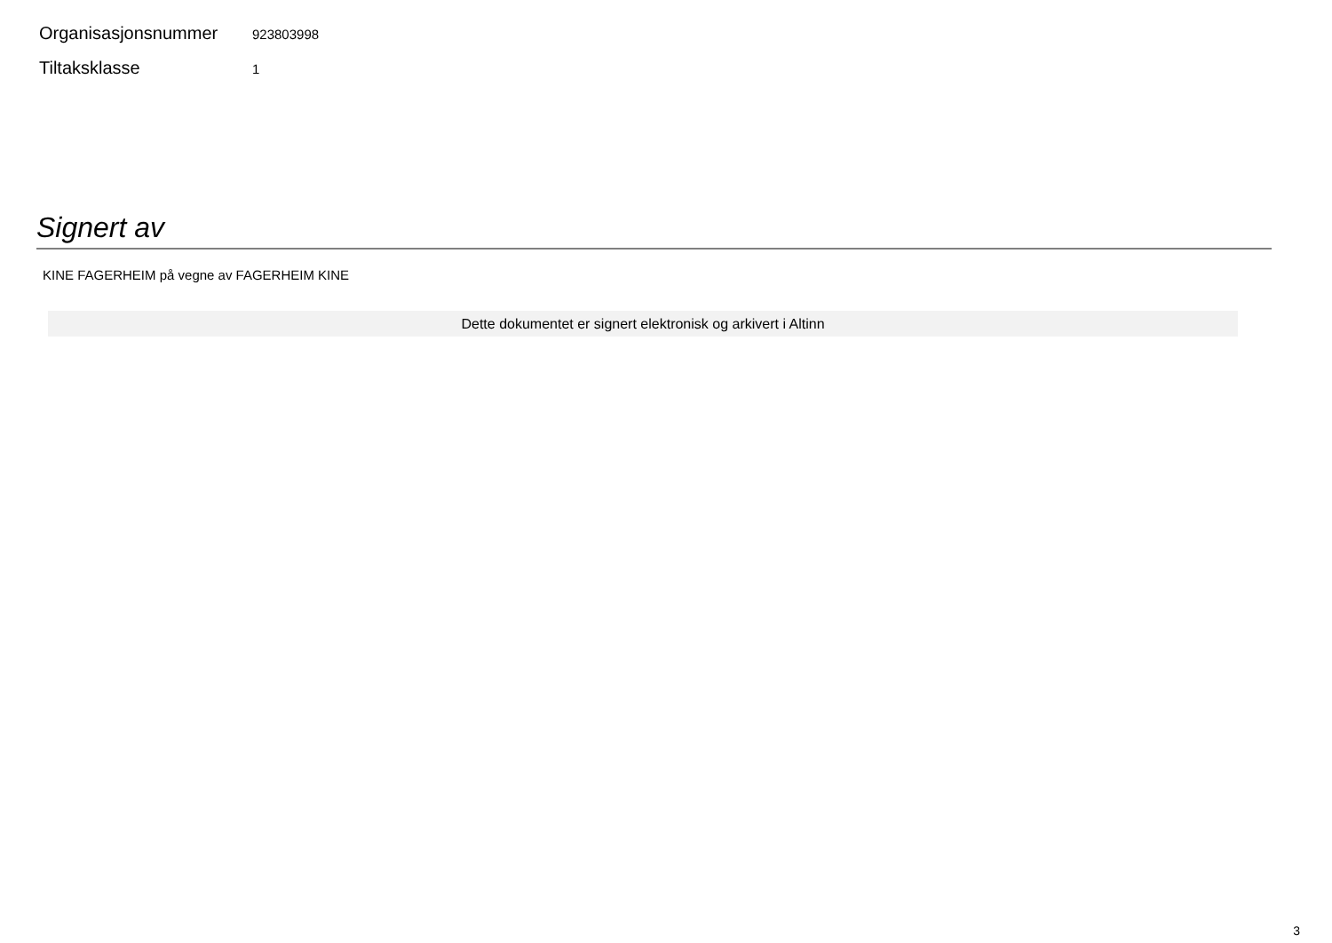Organisasjonsnummer
923803998
Tiltaksklasse
1
Signert av
KINE FAGERHEIM på vegne av FAGERHEIM KINE
Dette dokumentet er signert elektronisk og arkivert i Altinn
3